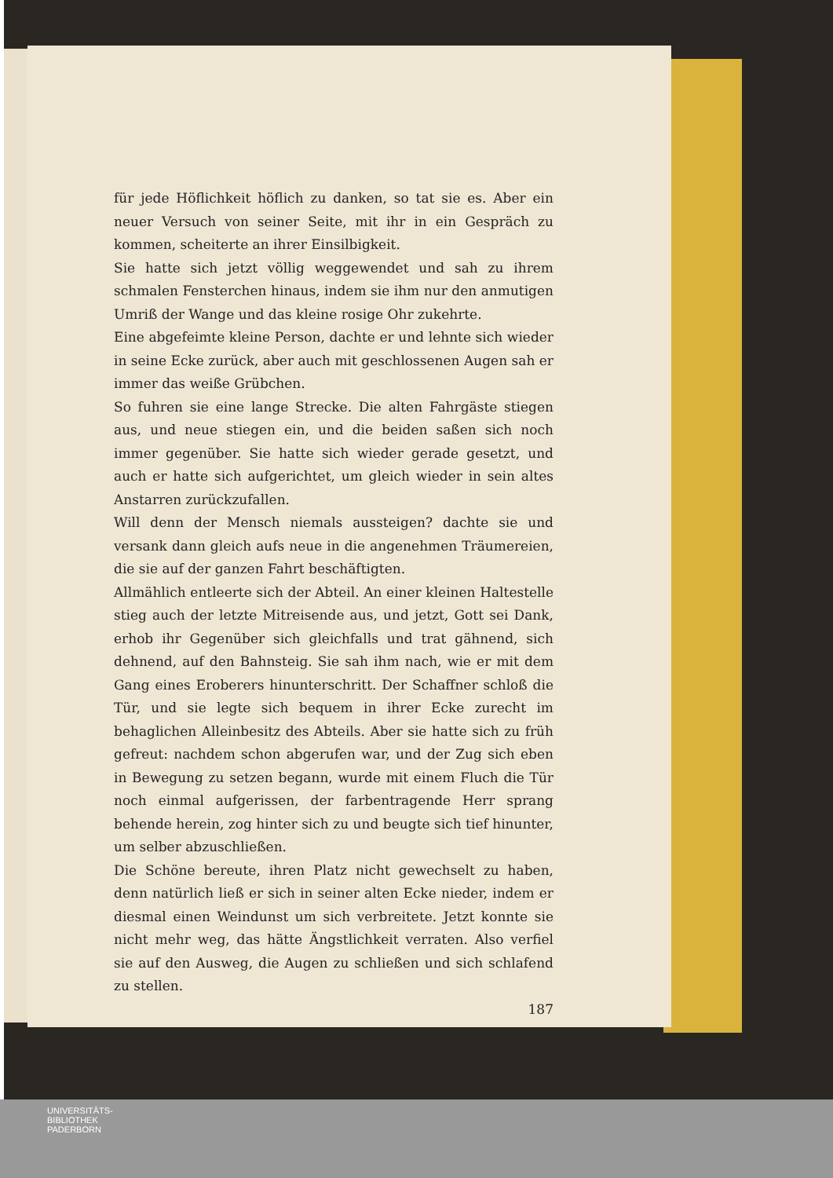für jede Höflichkeit höflich zu danken, so tat sie es. Aber ein neuer Versuch von seiner Seite, mit ihr in ein Gespräch zu kommen, scheiterte an ihrer Einsilbigkeit.
Sie hatte sich jetzt völlig weggewendet und sah zu ihrem schmalen Fensterchen hinaus, indem sie ihm nur den anmutigen Umriß der Wange und das kleine rosige Ohr zukehrte.
Eine abgefeimte kleine Person, dachte er und lehnte sich wieder in seine Ecke zurück, aber auch mit geschlossenen Augen sah er immer das weiße Grübchen.
So fuhren sie eine lange Strecke. Die alten Fahrgäste stiegen aus, und neue stiegen ein, und die beiden saßen sich noch immer gegenüber. Sie hatte sich wieder gerade gesetzt, und auch er hatte sich aufgerichtet, um gleich wieder in sein altes Anstarren zurückzufallen.
Will denn der Mensch niemals aussteigen? dachte sie und versank dann gleich aufs neue in die angenehmen Träumereien, die sie auf der ganzen Fahrt beschäftigten.
Allmählich entleerte sich der Abteil. An einer kleinen Haltestelle stieg auch der letzte Mitreisende aus, und jetzt, Gott sei Dank, erhob ihr Gegenüber sich gleichfalls und trat gähnend, sich dehnend, auf den Bahnsteig. Sie sah ihm nach, wie er mit dem Gang eines Eroberers hinunterschritt. Der Schaffner schloß die Tür, und sie legte sich bequem in ihrer Ecke zurecht im behaglichen Alleinbesitz des Abteils. Aber sie hatte sich zu früh gefreut: nachdem schon abgerufen war, und der Zug sich eben in Bewegung zu setzen begann, wurde mit einem Fluch die Tür noch einmal aufgerissen, der farbentragende Herr sprang behende herein, zog hinter sich zu und beugte sich tief hinunter, um selber abzuschließen.
Die Schöne bereute, ihren Platz nicht gewechselt zu haben, denn natürlich ließ er sich in seiner alten Ecke nieder, indem er diesmal einen Weindunst um sich verbreitete. Jetzt konnte sie nicht mehr weg, das hätte Ängstlichkeit verraten. Also verfiel sie auf den Ausweg, die Augen zu schließen und sich schlafend zu stellen.
187
UNIVERSITÄTS-
BIBLIOTHEK
PADERBORN